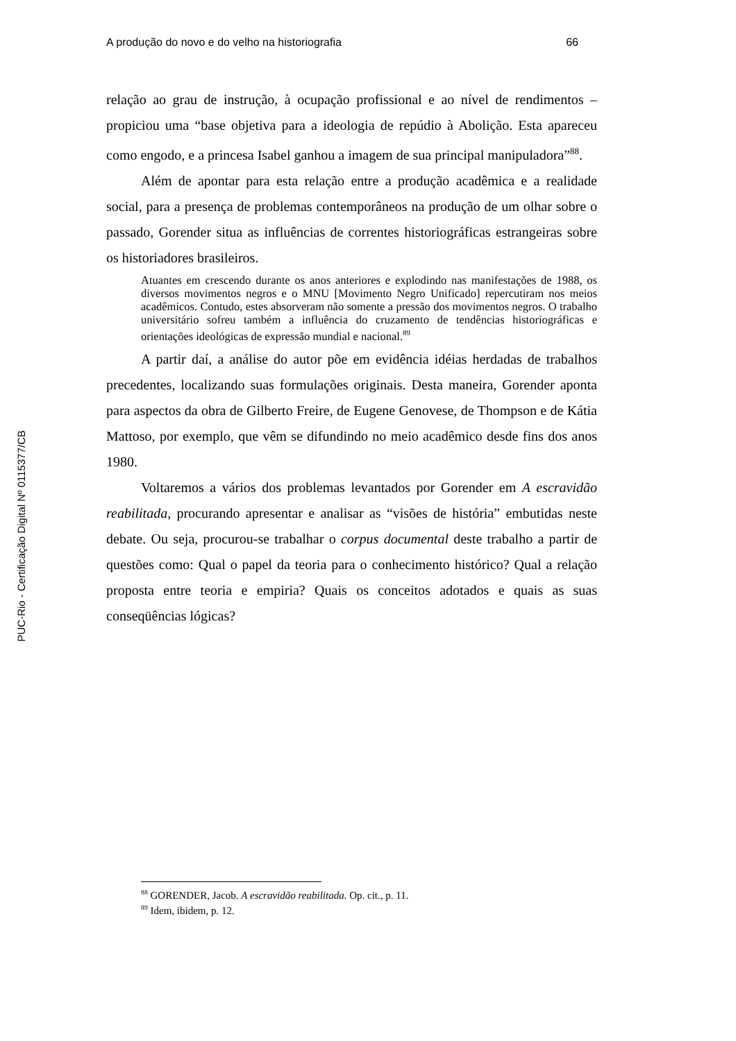PUC-Rio - Certificação Digital Nº 0115377/CB
A produção do novo e do velho na historiografia 66
relação ao grau de instrução, à ocupação profissional e ao nível de rendimentos – propiciou uma “base objetiva para a ideologia de repúdio à Abolição. Esta apareceu como engodo, e a princesa Isabel ganhou a imagem de sua principal manipuladora”<sup>88</sup>.
Além de apontar para esta relação entre a produção acadêmica e a realidade social, para a presença de problemas contemporâneos na produção de um olhar sobre o passado, Gorender situa as influências de correntes historiográficas estrangeiras sobre os historiadores brasileiros.
Atuantes em crescendo durante os anos anteriores e explodindo nas manifestações de 1988, os diversos movimentos negros e o MNU [Movimento Negro Unificado] repercutiram nos meios acadêmicos. Contudo, estes absorveram não somente a pressão dos movimentos negros. O trabalho universitário sofreu também a influência do cruzamento de tendências historiográficas e orientações ideológicas de expressão mundial e nacional.<sup>89</sup>
A partir daí, a análise do autor põe em evidência idéias herdadas de trabalhos precedentes, localizando suas formulações originais. Desta maneira, Gorender aponta para aspectos da obra de Gilberto Freire, de Eugene Genovese, de Thompson e de Kátia Mattoso, por exemplo, que vêm se difundindo no meio acadêmico desde fins dos anos 1980.
Voltaremos a vários dos problemas levantados por Gorender em A escravidão reabilitada, procurando apresentar e analisar as “visões de história” embutidas neste debate. Ou seja, procurou-se trabalhar o corpus documental deste trabalho a partir de questões como: Qual o papel da teoria para o conhecimento histórico? Qual a relação proposta entre teoria e empiria? Quais os conceitos adotados e quais as suas conseqüências lógicas?
<sup>88</sup> GORENDER, Jacob. A escravidão reabilitada. Op. cit., p. 11.
<sup>89</sup> Idem, ibidem, p. 12.